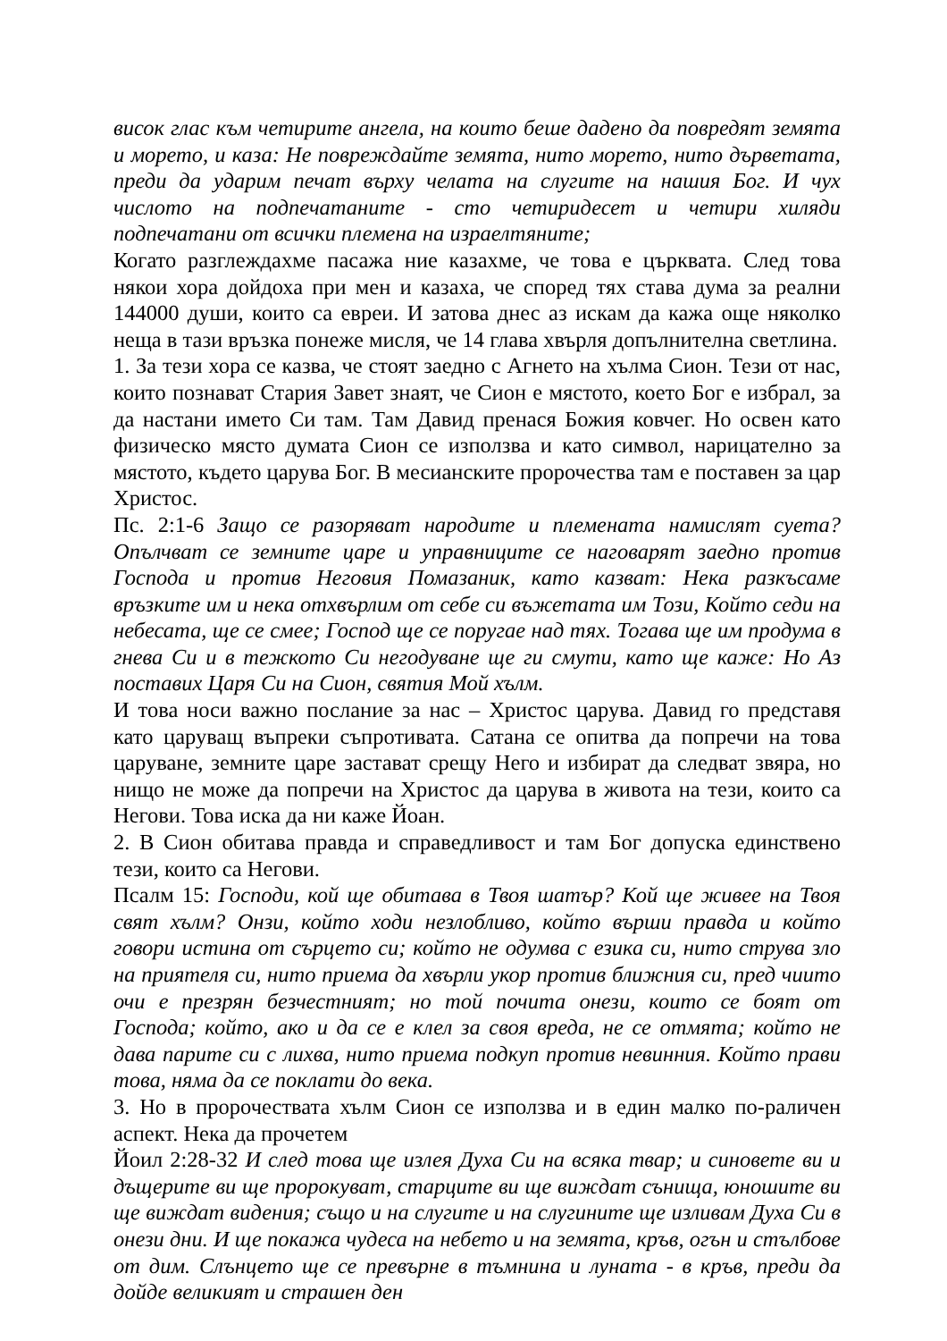висок глас към четирите ангела, на които беше дадено да повредят земята и морето, и каза: Не повреждайте земята, нито морето, нито дърветата, преди да ударим печат върху челата на слугите на нашия Бог. И чух числото на подпечатаните - сто четиридесет и четири хиляди подпечатани от всички племена на израелтяните;
Когато разглеждахме пасажа ние казахме, че това е църквата. След това някои хора дойдоха при мен и казаха, че според тях става дума за реални 144000 души, които са евреи. И затова днес аз искам да кажа още няколко неща в тази връзка понеже мисля, че 14 глава хвърля допълнителна светлина.
1. За тези хора се казва, че стоят заедно с Агнето на хълма Сион. Тези от нас, които познават Стария Завет знаят, че Сион е мястото, което Бог е избрал, за да настани името Си там. Там Давид пренася Божия ковчег. Но освен като физическо място думата Сион се използва и като символ, нарицателно за мястото, където царува Бог. В месианските пророчества там е поставен за цар Христос.
Пс. 2:1-6 Защо се разоряват народите и племената намислят суета? Опълчват се земните царе и управниците се наговарят заедно против Господа и против Неговия Помазаник, като казват: Нека разкъсаме връзките им и нека отхвърлим от себе си въжетата им Този, Който седи на небесата, ще се смее; Господ ще се поругае над тях. Тогава ще им продума в гнева Си и в тежкото Си негодуване ще ги смути, като ще каже: Но Аз поставих Царя Си на Сион, святия Мой хълм.
И това носи важно послание за нас – Христос царува. Давид го представя като царуващ въпреки съпротивата. Сатана се опитва да попречи на това царуване, земните царе застават срещу Него и избират да следват звяра, но нищо не може да попречи на Христос да царува в живота на тези, които са Негови. Това иска да ни каже Йоан.
2. В Сион обитава правда и справедливост и там Бог допуска единствено тези, които са Негови.
Псалм 15: Господи, кой ще обитава в Твоя шатър? Кой ще живее на Твоя свят хълм? Онзи, който ходи незлобливо, който върши правда и който говори истина от сърцето си; който не одумва с езика си, нито струва зло на приятеля си, нито приема да хвърли укор против ближния си, пред чиито очи е презрян безчестният; но той почита онези, които се боят от Господа; който, ако и да се е клел за своя вреда, не се отмята; който не дава парите си с лихва, нито приема подкуп против невинния. Който прави това, няма да се поклати до века.
3. Но в пророчествата хълм Сион се използва и в един малко по-раличен аспект. Нека да прочетем
Йоил 2:28-32 И след това ще излея Духа Си на всяка твар; и синовете ви и дъщерите ви ще пророкуват, старците ви ще виждат сънища, юношите ви ще виждат видения; също и на слугите и на слугините ще изливам Духа Си в онези дни. И ще покажа чудеса на небето и на земята, кръв, огън и стълбове от дим. Слънцето ще се превърне в тъмнина и луната - в кръв, преди да дойде великият и страшен ден